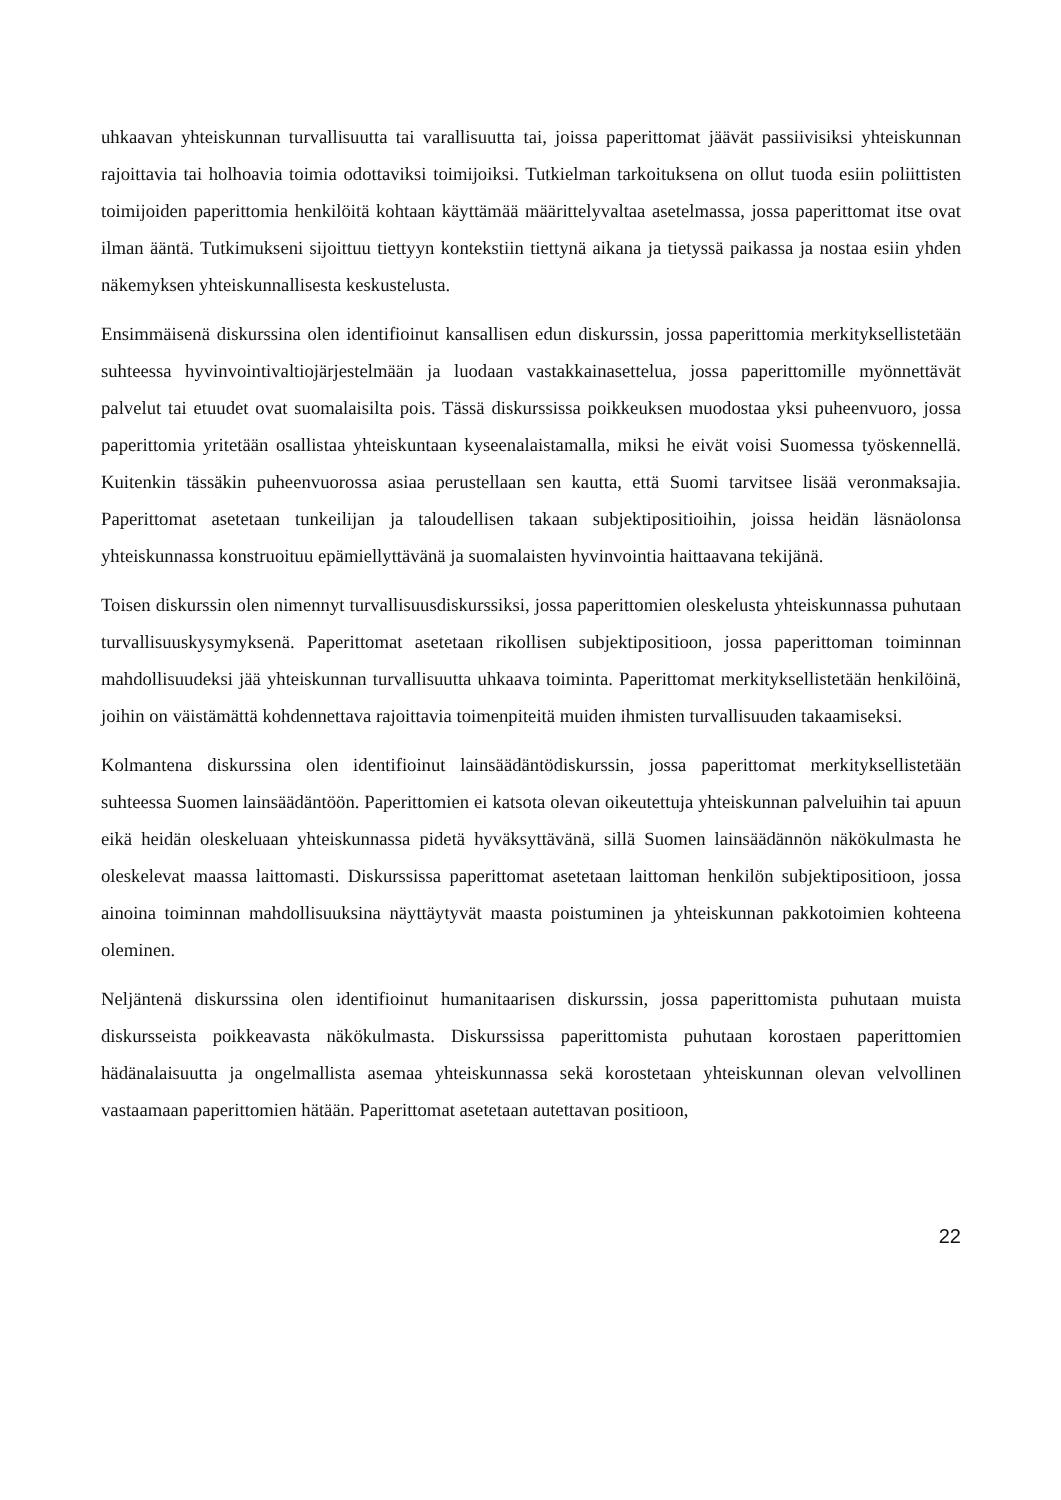uhkaavan yhteiskunnan turvallisuutta tai varallisuutta tai, joissa paperittomat jäävät passiivisiksi yhteiskunnan rajoittavia tai holhoavia toimia odottaviksi toimijoiksi. Tutkielman tarkoituksena on ollut tuoda esiin poliittisten toimijoiden paperittomia henkilöitä kohtaan käyttämää määrittelyvaltaa asetelmassa, jossa paperittomat itse ovat ilman ääntä. Tutkimukseni sijoittuu tiettyyn kontekstiin tiettynä aikana ja tietyssä paikassa ja nostaa esiin yhden näkemyksen yhteiskunnallisesta keskustelusta.
Ensimmäisenä diskurssina olen identifioinut kansallisen edun diskurssin, jossa paperittomia merkityksellistetään suhteessa hyvinvointivaltiojärjestelmään ja luodaan vastakkainasettelua, jossa paperittomille myönnettävät palvelut tai etuudet ovat suomalaisilta pois. Tässä diskurssissa poikkeuksen muodostaa yksi puheenvuoro, jossa paperittomia yritetään osallistaa yhteiskuntaan kyseenalaistamalla, miksi he eivät voisi Suomessa työskennellä. Kuitenkin tässäkin puheenvuorossa asiaa perustellaan sen kautta, että Suomi tarvitsee lisää veronmaksajia. Paperittomat asetetaan tunkeilijan ja taloudellisen takaan subjektipositioihin, joissa heidän läsnäolonsa yhteiskunnassa konstruoituu epämiellyttävänä ja suomalaisten hyvinvointia haittaavana tekijänä.
Toisen diskurssin olen nimennyt turvallisuusdiskurssiksi, jossa paperittomien oleskelusta yhteiskunnassa puhutaan turvallisuuskysymyksenä. Paperittomat asetetaan rikollisen subjektipositioon, jossa paperittoman toiminnan mahdollisuudeksi jää yhteiskunnan turvallisuutta uhkaava toiminta. Paperittomat merkityksellistetään henkilöinä, joihin on väistämättä kohdennettava rajoittavia toimenpiteitä muiden ihmisten turvallisuuden takaamiseksi.
Kolmantena diskurssina olen identifioinut lainsäädäntödiskurssin, jossa paperittomat merkityksellistetään suhteessa Suomen lainsäädäntöön. Paperittomien ei katsota olevan oikeutettuja yhteiskunnan palveluihin tai apuun eikä heidän oleskeluaan yhteiskunnassa pidetä hyväksyttävänä, sillä Suomen lainsäädännön näkökulmasta he oleskelevat maassa laittomasti. Diskurssissa paperittomat asetetaan laittoman henkilön subjektipositioon, jossa ainoina toiminnan mahdollisuuksina näyttäytyvät maasta poistuminen ja yhteiskunnan pakkotoimien kohteena oleminen.
Neljäntenä diskurssina olen identifioinut humanitaarisen diskurssin, jossa paperittomista puhutaan muista diskursseista poikkeavasta näkökulmasta. Diskurssissa paperittomista puhutaan korostaen paperittomien hädänalaisuutta ja ongelmallista asemaa yhteiskunnassa sekä korostetaan yhteiskunnan olevan velvollinen vastaamaan paperittomien hätään. Paperittomat asetetaan autettavan positioon,
22